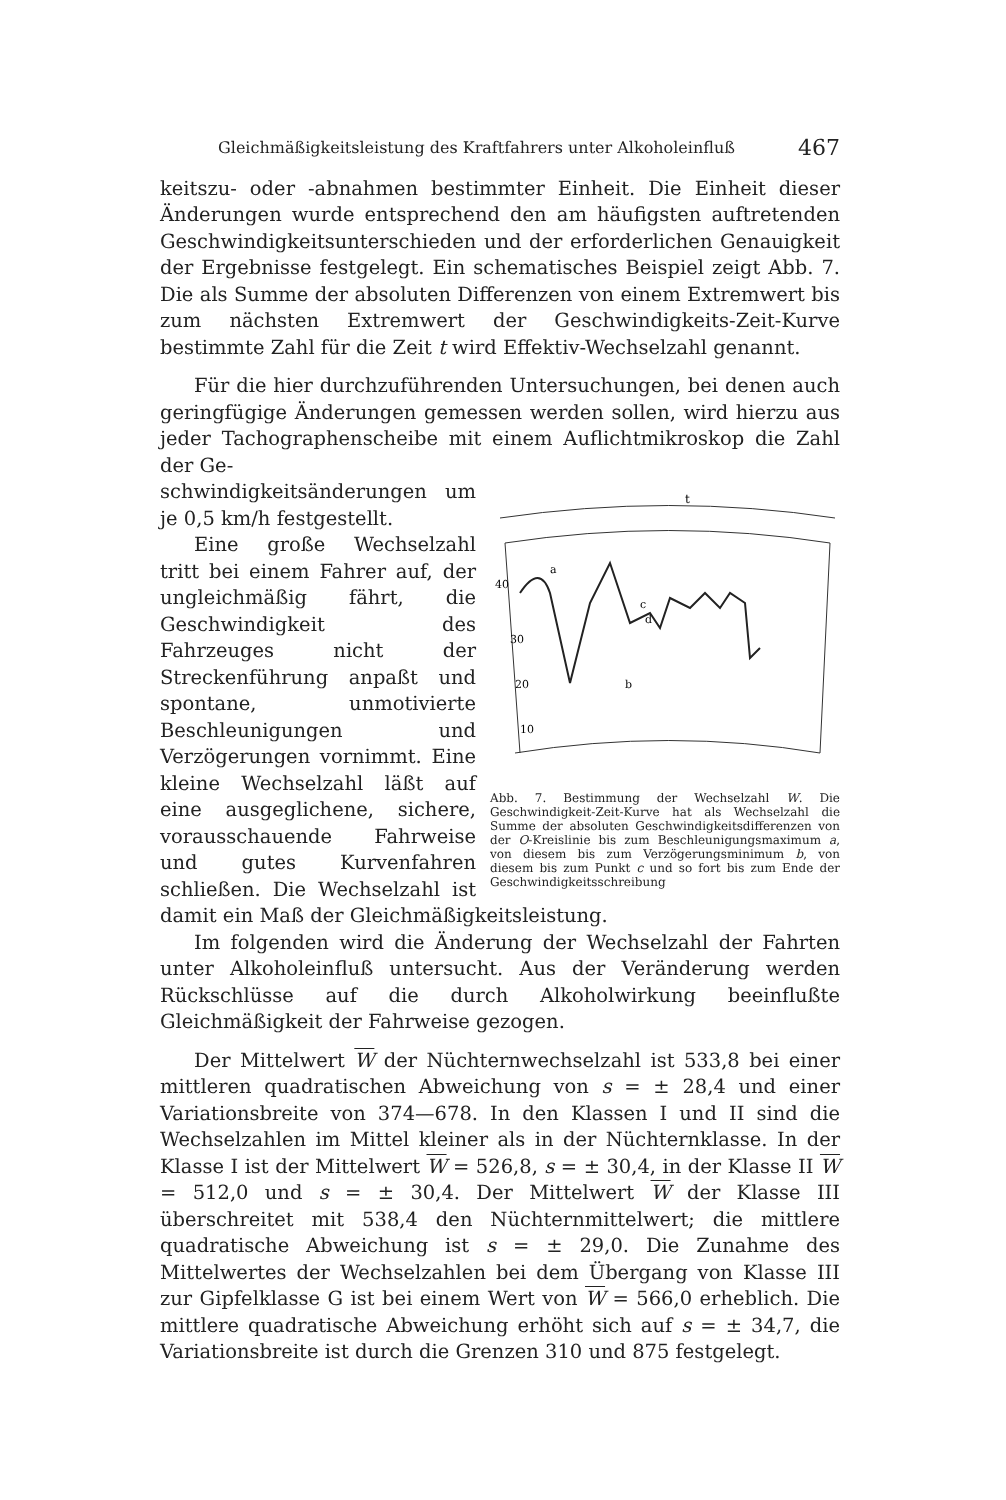Gleichmäßigkeitsleistung des Kraftfahrers unter Alkoholeinfluß 467
keitszu- oder -abnahmen bestimmter Einheit. Die Einheit dieser Änderungen wurde entsprechend den am häufigsten auftretenden Geschwindigkeitsunterschieden und der erforderlichen Genauigkeit der Ergebnisse festgelegt. Ein schematisches Beispiel zeigt Abb. 7. Die als Summe der absoluten Differenzen von einem Extremwert bis zum nächsten Extremwert der Geschwindigkeits-Zeit-Kurve bestimmte Zahl für die Zeit t wird Effektiv-Wechselzahl genannt.
Für die hier durchzuführenden Untersuchungen, bei denen auch geringfügige Änderungen gemessen werden sollen, wird hierzu aus jeder Tachographenscheibe mit einem Auflichtmikroskop die Zahl der Ge-
t
40
30
20
10
a
b
c
d
Abb. 7. Bestimmung der Wechselzahl W. Die Geschwindigkeit-Zeit-Kurve hat als Wechselzahl die Summe der absoluten Geschwindigkeitsdifferenzen von der O-Kreislinie bis zum Beschleunigungsmaximum a, von diesem bis zum Verzögerungsminimum b, von diesem bis zum Punkt c und so fort bis zum Ende der Geschwindigkeitsschreibung
schwindigkeitsänderungen um je 0,5 km/h festgestellt.
Eine große Wechselzahl tritt bei einem Fahrer auf, der ungleichmäßig fährt, die Geschwindigkeit des Fahrzeuges nicht der Streckenführung anpaßt und spontane, unmotivierte Beschleunigungen und Verzögerungen vornimmt. Eine kleine Wechselzahl läßt auf eine ausgeglichene, sichere, vorausschauende Fahrweise und gutes Kurvenfahren schließen. Die Wechselzahl ist damit ein Maß der Gleichmäßigkeitsleistung.
Im folgenden wird die Änderung der Wechselzahl der Fahrten unter Alkoholeinfluß untersucht. Aus der Veränderung werden Rückschlüsse auf die durch Alkoholwirkung beeinflußte Gleichmäßigkeit der Fahrweise gezogen.
Der Mittelwert W der Nüchternwechselzahl ist 533,8 bei einer mittleren quadratischen Abweichung von s = ± 28,4 und einer Variationsbreite von 374—678. In den Klassen I und II sind die Wechselzahlen im Mittel kleiner als in der Nüchternklasse. In der Klasse I ist der Mittelwert W = 526,8, s = ± 30,4, in der Klasse II W = 512,0 und s = ± 30,4. Der Mittelwert W der Klasse III überschreitet mit 538,4 den Nüchternmittelwert; die mittlere quadratische Abweichung ist s = ± 29,0. Die Zunahme des Mittelwertes der Wechselzahlen bei dem Übergang von Klasse III zur Gipfelklasse G ist bei einem Wert von W = 566,0 erheblich. Die mittlere quadratische Abweichung erhöht sich auf s = ± 34,7, die Variationsbreite ist durch die Grenzen 310 und 875 festgelegt.